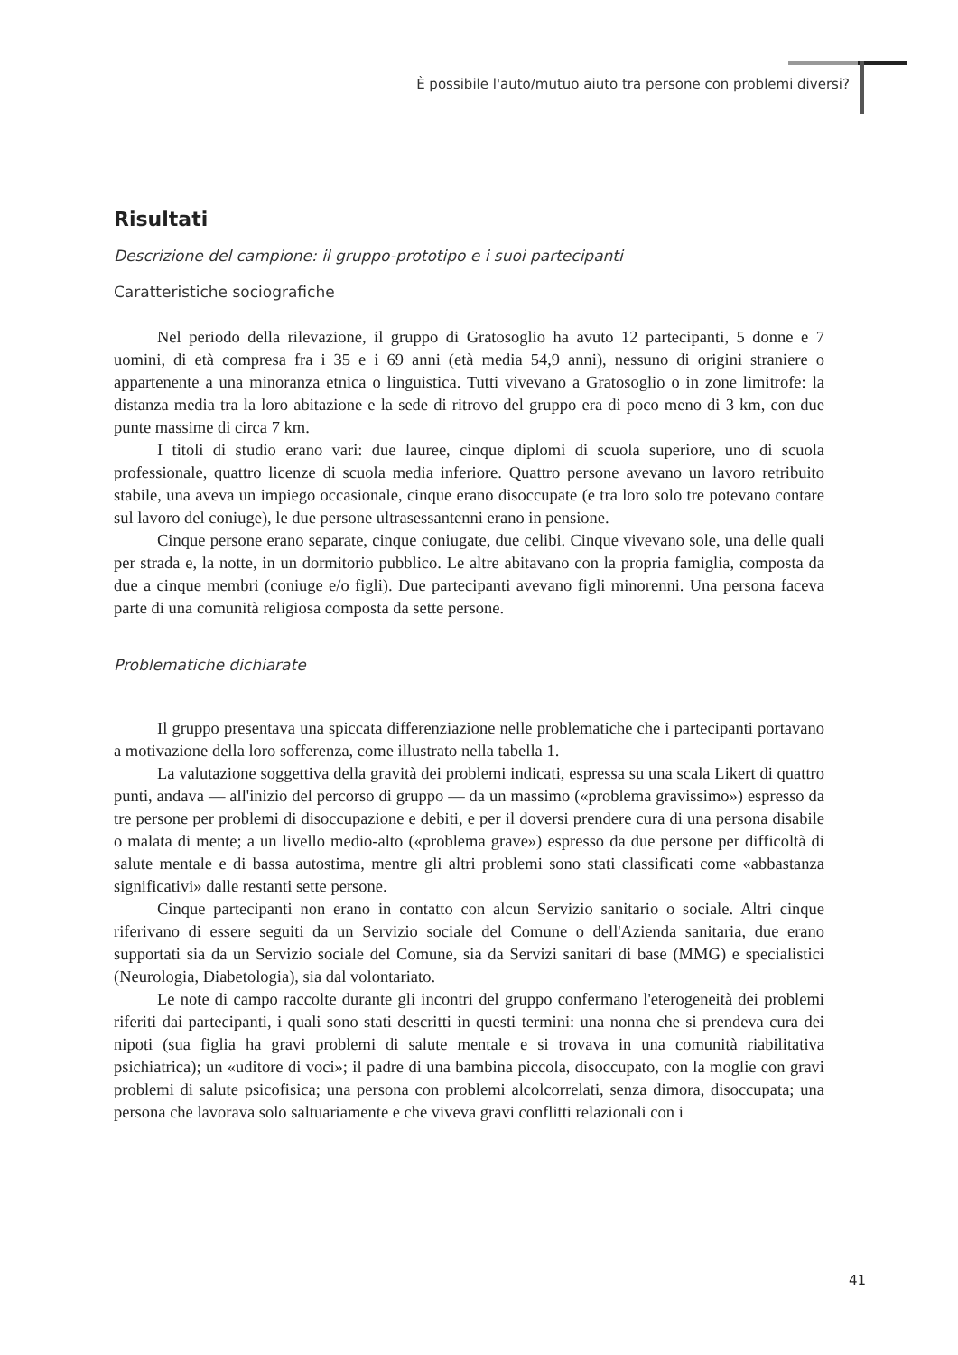È possibile l'auto/mutuo aiuto tra persone con problemi diversi?
Risultati
Descrizione del campione: il gruppo-prototipo e i suoi partecipanti
Caratteristiche sociografiche
Nel periodo della rilevazione, il gruppo di Gratosoglio ha avuto 12 partecipanti, 5 donne e 7 uomini, di età compresa fra i 35 e i 69 anni (età media 54,9 anni), nessuno di origini straniere o appartenente a una minoranza etnica o linguistica. Tutti vivevano a Gratosoglio o in zone limitrofe: la distanza media tra la loro abitazione e la sede di ritrovo del gruppo era di poco meno di 3 km, con due punte massime di circa 7 km.
I titoli di studio erano vari: due lauree, cinque diplomi di scuola superiore, uno di scuola professionale, quattro licenze di scuola media inferiore. Quattro persone avevano un lavoro retribuito stabile, una aveva un impiego occasionale, cinque erano disoccupate (e tra loro solo tre potevano contare sul lavoro del coniuge), le due persone ultrasessantenni erano in pensione.
Cinque persone erano separate, cinque coniugate, due celibi. Cinque vivevano sole, una delle quali per strada e, la notte, in un dormitorio pubblico. Le altre abitavano con la propria famiglia, composta da due a cinque membri (coniuge e/o figli). Due partecipanti avevano figli minorenni. Una persona faceva parte di una comunità religiosa composta da sette persone.
Problematiche dichiarate
Il gruppo presentava una spiccata differenziazione nelle problematiche che i partecipanti portavano a motivazione della loro sofferenza, come illustrato nella tabella 1.
La valutazione soggettiva della gravità dei problemi indicati, espressa su una scala Likert di quattro punti, andava — all'inizio del percorso di gruppo — da un massimo («problema gravissimo») espresso da tre persone per problemi di disoccupazione e debiti, e per il doversi prendere cura di una persona disabile o malata di mente; a un livello medio-alto («problema grave») espresso da due persone per difficoltà di salute mentale e di bassa autostima, mentre gli altri problemi sono stati classificati come «abbastanza significativi» dalle restanti sette persone.
Cinque partecipanti non erano in contatto con alcun Servizio sanitario o sociale. Altri cinque riferivano di essere seguiti da un Servizio sociale del Comune o dell'Azienda sanitaria, due erano supportati sia da un Servizio sociale del Comune, sia da Servizi sanitari di base (MMG) e specialistici (Neurologia, Diabetologia), sia dal volontariato.
Le note di campo raccolte durante gli incontri del gruppo confermano l'eterogeneità dei problemi riferiti dai partecipanti, i quali sono stati descritti in questi termini: una nonna che si prendeva cura dei nipoti (sua figlia ha gravi problemi di salute mentale e si trovava in una comunità riabilitativa psichiatrica); un «uditore di voci»; il padre di una bambina piccola, disoccupato, con la moglie con gravi problemi di salute psicofisica; una persona con problemi alcolcorrelati, senza dimora, disoccupata; una persona che lavorava solo saltuariamente e che viveva gravi conflitti relazionali con i
41